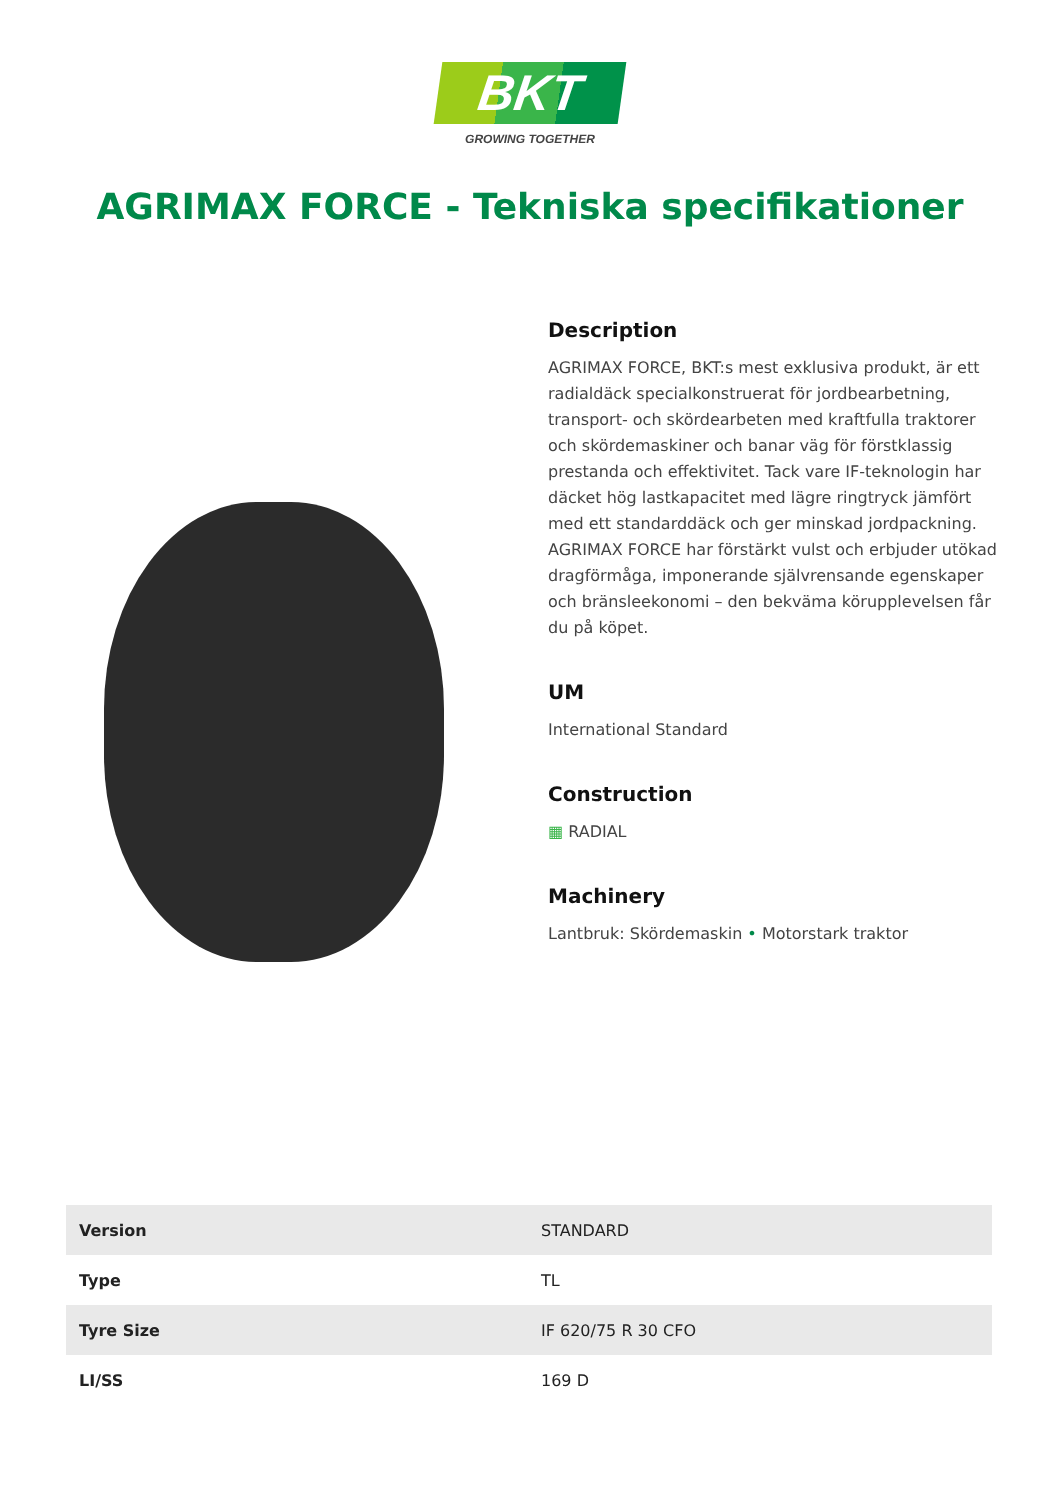BKT
GROWING TOGETHER
AGRIMAX FORCE - Tekniska specifikationer
Description
AGRIMAX FORCE, BKT:s mest exklusiva produkt, är ett radialdäck specialkonstruerat för jordbearbetning, transport- och skördearbeten med kraftfulla traktorer och skördemaskiner och banar väg för förstklassig prestanda och effektivitet. Tack vare IF-teknologin har däcket hög lastkapacitet med lägre ringtryck jämfört med ett standarddäck och ger minskad jordpackning. AGRIMAX FORCE har förstärkt vulst och erbjuder utökad dragförmåga, imponerande självrensande egenskaper och bränsleekonomi – den bekväma körupplevelsen får du på köpet.
UM
International Standard
Construction
▦ RADIAL
Machinery
Lantbruk: Skördemaskin • Motorstark traktor
| Version | STANDARD |
| Type | TL |
| Tyre Size | IF 620/75 R 30 CFO |
| LI/SS | 169 D |